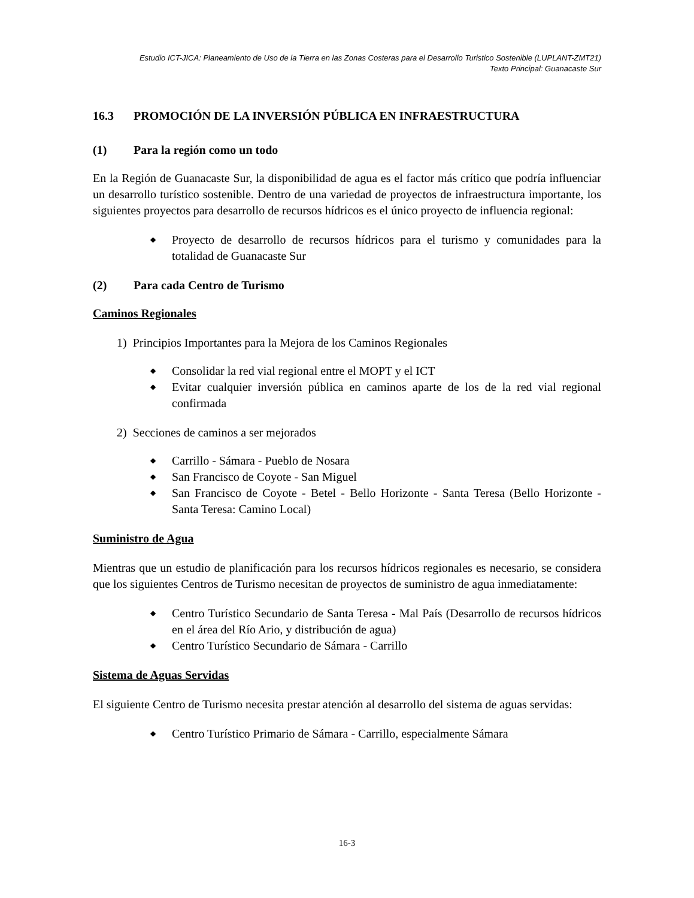Estudio ICT-JICA: Planeamiento de Uso de la Tierra en las Zonas Costeras para el Desarrollo Turistico Sostenible (LUPLANT-ZMT21)
Texto Principal: Guanacaste Sur
16.3 PROMOCIÓN DE LA INVERSIÓN PÚBLICA EN INFRAESTRUCTURA
(1) Para la región como un todo
En la Región de Guanacaste Sur, la disponibilidad de agua es el factor más crítico que podría influenciar un desarrollo turístico sostenible. Dentro de una variedad de proyectos de infraestructura importante, los siguientes proyectos para desarrollo de recursos hídricos es el único proyecto de influencia regional:
◆ Proyecto de desarrollo de recursos hídricos para el turismo y comunidades para la totalidad de Guanacaste Sur
(2) Para cada Centro de Turismo
Caminos Regionales
1) Principios Importantes para la Mejora de los Caminos Regionales
◆ Consolidar la red vial regional entre el MOPT y el ICT
◆ Evitar cualquier inversión pública en caminos aparte de los de la red vial regional confirmada
2) Secciones de caminos a ser mejorados
◆ Carrillo - Sámara - Pueblo de Nosara
◆ San Francisco de Coyote - San Miguel
◆ San Francisco de Coyote - Betel - Bello Horizonte - Santa Teresa (Bello Horizonte - Santa Teresa: Camino Local)
Suministro de Agua
Mientras que un estudio de planificación para los recursos hídricos regionales es necesario, se considera que los siguientes Centros de Turismo necesitan de proyectos de suministro de agua inmediatamente:
◆ Centro Turístico Secundario de Santa Teresa - Mal País (Desarrollo de recursos hídricos en el área del Río Ario, y distribución de agua)
◆ Centro Turístico Secundario de Sámara - Carrillo
Sistema de Aguas Servidas
El siguiente Centro de Turismo necesita prestar atención al desarrollo del sistema de aguas servidas:
◆ Centro Turístico Primario de Sámara - Carrillo, especialmente Sámara
16-3